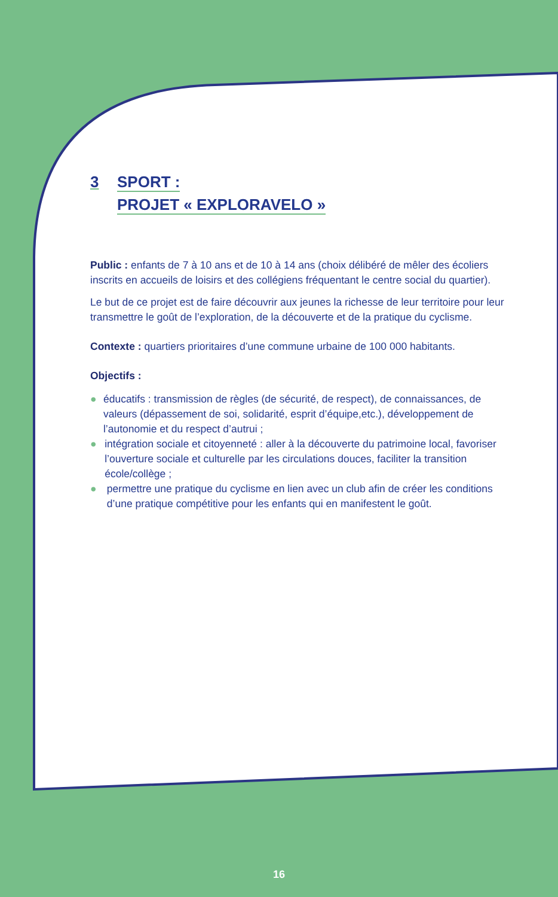3 SPORT :
PROJET « EXPLORAVELO »
Public : enfants de 7 à 10 ans et de 10 à 14 ans (choix délibéré de mêler des écoliers inscrits en accueils de loisirs et des collégiens fréquentant le centre social du quartier).
Le but de ce projet est de faire découvrir aux jeunes la richesse de leur territoire pour leur transmettre le goût de l’exploration, de la découverte et de la pratique du cyclisme.
Contexte : quartiers prioritaires d’une commune urbaine de 100 000 habitants.
Objectifs :
● éducatifs : transmission de règles (de sécurité, de respect), de connaissances, de valeurs (dépassement de soi, solidarité, esprit d’équipe,etc.), développement de l’autonomie et du respect d’autrui ;
● intégration sociale et citoyenneté : aller à la découverte du patrimoine local, favoriser l’ouverture sociale et culturelle par les circulations douces, faciliter la transition école/collège ;
● permettre une pratique du cyclisme en lien avec un club afin de créer les conditions d’une pratique compétitive pour les enfants qui en manifestent le goût.
16